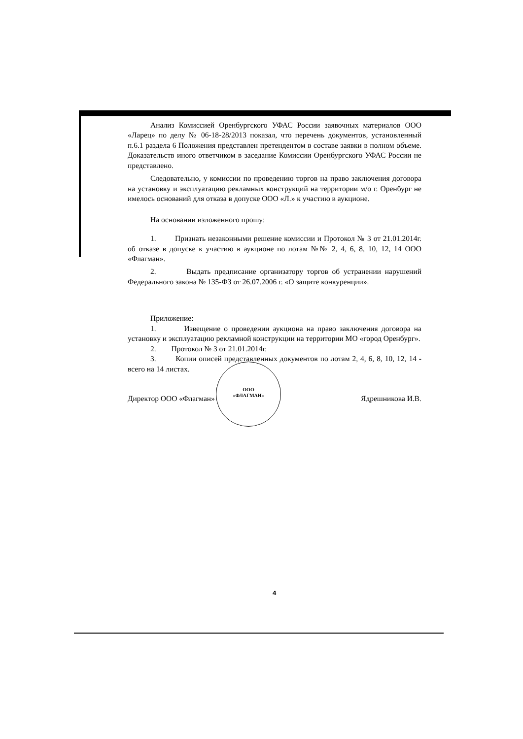Анализ Комиссией Оренбургского УФАС России заявочных материалов ООО «Ларец» по делу № 06-18-28/2013 показал, что перечень документов, установленный п.6.1 раздела 6 Положения представлен претендентом в составе заявки в полном объеме. Доказательств иного ответчиком в заседание Комиссии Оренбургского УФАС России не представлено.
Следовательно, у комиссии по проведению торгов на право заключения договора на установку и эксплуатацию рекламных конструкций на территории м/о г. Оренбург не имелось оснований для отказа в допуске ООО «Л.» к участию в аукционе.
На основании изложенного прошу:
1. Признать незаконными решение комиссии и Протокол № 3 от 21.01.2014г. об отказе в допуске к участию в аукционе по лотам №№ 2, 4, 6, 8, 10, 12, 14 ООО «Флагман».
2. Выдать предписание организатору торгов об устранении нарушений Федерального закона № 135-ФЗ от 26.07.2006 г. «О защите конкуренции».
Приложение:
1. Извещение о проведении аукциона на право заключения договора на установку и эксплуатацию рекламной конструкции на территории МО «город Оренбург».
2. Протокол № 3 от 21.01.2014г.
3. Копии описей представленных документов по лотам 2, 4, 6, 8, 10, 12, 14 - всего на 14 листах.
Директор ООО «Флагман» Ядрешникова И.В.
ООО
«ФЛАГМАН»
4